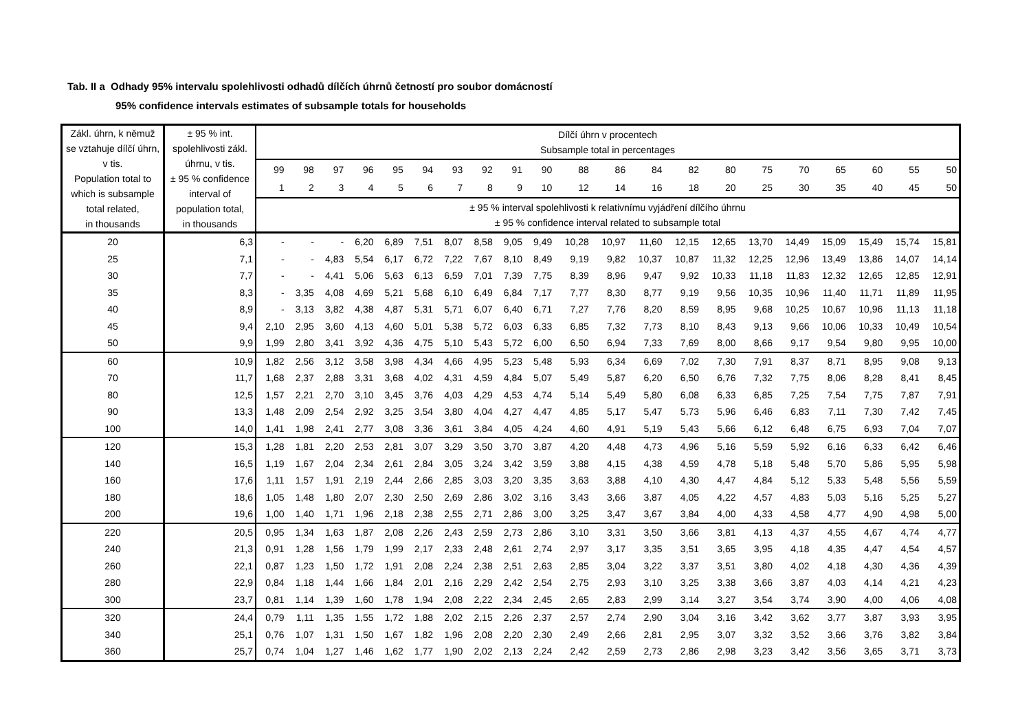Tab. II a Odhady 95% intervalu spolehlivosti odhadů dílčích úhrnů četností pro soubor domácností
95% confidence intervals estimates of subsample totals for households
| Zákl. úhrn, k němuž se vztahuje dílčí úhrn, v tis. Population total to which is subsample total related, in thousands | ± 95 % int. spolehlivosti zákl. úhrnu, v tis. ± 95 % confidence interval of population total, in thousands | Dílčí úhrn v procentech Subsample total in percentages | | | | | | | | | | | | | | | | | | | | |
| --- | --- | --- | --- | --- | --- | --- | --- | --- | --- | --- | --- | --- | --- | --- | --- | --- | --- | --- | --- | --- | --- | --- |
| | | 99 | 98 | 97 | 96 | 95 | 94 | 93 | 92 | 91 | 90 | 88 | 86 | 84 | 82 | 80 | 75 | 70 | 65 | 60 | 55 | 50 |
| | | 1 | 2 | 3 | 4 | 5 | 6 | 7 | 8 | 9 | 10 | 12 | 14 | 16 | 18 | 20 | 25 | 30 | 35 | 40 | 45 | 50 |
| | | ± 95 % interval spolehlivosti k relativnímu vyjádření dílčího úhrnu ± 95 % confidence interval related to subsample total | | | | | | | | | | | | | | | | | | | | |
| 20 | 6,3 | - | - | - | 6,20 | 6,89 | 7,51 | 8,07 | 8,58 | 9,05 | 9,49 | 10,28 | 10,97 | 11,60 | 12,15 | 12,65 | 13,70 | 14,49 | 15,09 | 15,49 | 15,74 | 15,81 |
| 25 | 7,1 | - | - | 4,83 | 5,54 | 6,17 | 6,72 | 7,22 | 7,67 | 8,10 | 8,49 | 9,19 | 9,82 | 10,37 | 10,87 | 11,32 | 12,25 | 12,96 | 13,49 | 13,86 | 14,07 | 14,14 |
| 30 | 7,7 | - | - | 4,41 | 5,06 | 5,63 | 6,13 | 6,59 | 7,01 | 7,39 | 7,75 | 8,39 | 8,96 | 9,47 | 9,92 | 10,33 | 11,18 | 11,83 | 12,32 | 12,65 | 12,85 | 12,91 |
| 35 | 8,3 | - | 3,35 | 4,08 | 4,69 | 5,21 | 5,68 | 6,10 | 6,49 | 6,84 | 7,17 | 7,77 | 8,30 | 8,77 | 9,19 | 9,56 | 10,35 | 10,96 | 11,40 | 11,71 | 11,89 | 11,95 |
| 40 | 8,9 | - | 3,13 | 3,82 | 4,38 | 4,87 | 5,31 | 5,71 | 6,07 | 6,40 | 6,71 | 7,27 | 7,76 | 8,20 | 8,59 | 8,95 | 9,68 | 10,25 | 10,67 | 10,96 | 11,13 | 11,18 |
| 45 | 9,4 | 2,10 | 2,95 | 3,60 | 4,13 | 4,60 | 5,01 | 5,38 | 5,72 | 6,03 | 6,33 | 6,85 | 7,32 | 7,73 | 8,10 | 8,43 | 9,13 | 9,66 | 10,06 | 10,33 | 10,49 | 10,54 |
| 50 | 9,9 | 1,99 | 2,80 | 3,41 | 3,92 | 4,36 | 4,75 | 5,10 | 5,43 | 5,72 | 6,00 | 6,50 | 6,94 | 7,33 | 7,69 | 8,00 | 8,66 | 9,17 | 9,54 | 9,80 | 9,95 | 10,00 |
| 60 | 10,9 | 1,82 | 2,56 | 3,12 | 3,58 | 3,98 | 4,34 | 4,66 | 4,95 | 5,23 | 5,48 | 5,93 | 6,34 | 6,69 | 7,02 | 7,30 | 7,91 | 8,37 | 8,71 | 8,95 | 9,08 | 9,13 |
| 70 | 11,7 | 1,68 | 2,37 | 2,88 | 3,31 | 3,68 | 4,02 | 4,31 | 4,59 | 4,84 | 5,07 | 5,49 | 5,87 | 6,20 | 6,50 | 6,76 | 7,32 | 7,75 | 8,06 | 8,28 | 8,41 | 8,45 |
| 80 | 12,5 | 1,57 | 2,21 | 2,70 | 3,10 | 3,45 | 3,76 | 4,03 | 4,29 | 4,53 | 4,74 | 5,14 | 5,49 | 5,80 | 6,08 | 6,33 | 6,85 | 7,25 | 7,54 | 7,75 | 7,87 | 7,91 |
| 90 | 13,3 | 1,48 | 2,09 | 2,54 | 2,92 | 3,25 | 3,54 | 3,80 | 4,04 | 4,27 | 4,47 | 4,85 | 5,17 | 5,47 | 5,73 | 5,96 | 6,46 | 6,83 | 7,11 | 7,30 | 7,42 | 7,45 |
| 100 | 14,0 | 1,41 | 1,98 | 2,41 | 2,77 | 3,08 | 3,36 | 3,61 | 3,84 | 4,05 | 4,24 | 4,60 | 4,91 | 5,19 | 5,43 | 5,66 | 6,12 | 6,48 | 6,75 | 6,93 | 7,04 | 7,07 |
| 120 | 15,3 | 1,28 | 1,81 | 2,20 | 2,53 | 2,81 | 3,07 | 3,29 | 3,50 | 3,70 | 3,87 | 4,20 | 4,48 | 4,73 | 4,96 | 5,16 | 5,59 | 5,92 | 6,16 | 6,33 | 6,42 | 6,46 |
| 140 | 16,5 | 1,19 | 1,67 | 2,04 | 2,34 | 2,61 | 2,84 | 3,05 | 3,24 | 3,42 | 3,59 | 3,88 | 4,15 | 4,38 | 4,59 | 4,78 | 5,18 | 5,48 | 5,70 | 5,86 | 5,95 | 5,98 |
| 160 | 17,6 | 1,11 | 1,57 | 1,91 | 2,19 | 2,44 | 2,66 | 2,85 | 3,03 | 3,20 | 3,35 | 3,63 | 3,88 | 4,10 | 4,30 | 4,47 | 4,84 | 5,12 | 5,33 | 5,48 | 5,56 | 5,59 |
| 180 | 18,6 | 1,05 | 1,48 | 1,80 | 2,07 | 2,30 | 2,50 | 2,69 | 2,86 | 3,02 | 3,16 | 3,43 | 3,66 | 3,87 | 4,05 | 4,22 | 4,57 | 4,83 | 5,03 | 5,16 | 5,25 | 5,27 |
| 200 | 19,6 | 1,00 | 1,40 | 1,71 | 1,96 | 2,18 | 2,38 | 2,55 | 2,71 | 2,86 | 3,00 | 3,25 | 3,47 | 3,67 | 3,84 | 4,00 | 4,33 | 4,58 | 4,77 | 4,90 | 4,98 | 5,00 |
| 220 | 20,5 | 0,95 | 1,34 | 1,63 | 1,87 | 2,08 | 2,26 | 2,43 | 2,59 | 2,73 | 2,86 | 3,10 | 3,31 | 3,50 | 3,66 | 3,81 | 4,13 | 4,37 | 4,55 | 4,67 | 4,74 | 4,77 |
| 240 | 21,3 | 0,91 | 1,28 | 1,56 | 1,79 | 1,99 | 2,17 | 2,33 | 2,48 | 2,61 | 2,74 | 2,97 | 3,17 | 3,35 | 3,51 | 3,65 | 3,95 | 4,18 | 4,35 | 4,47 | 4,54 | 4,57 |
| 260 | 22,1 | 0,87 | 1,23 | 1,50 | 1,72 | 1,91 | 2,08 | 2,24 | 2,38 | 2,51 | 2,63 | 2,85 | 3,04 | 3,22 | 3,37 | 3,51 | 3,80 | 4,02 | 4,18 | 4,30 | 4,36 | 4,39 |
| 280 | 22,9 | 0,84 | 1,18 | 1,44 | 1,66 | 1,84 | 2,01 | 2,16 | 2,29 | 2,42 | 2,54 | 2,75 | 2,93 | 3,10 | 3,25 | 3,38 | 3,66 | 3,87 | 4,03 | 4,14 | 4,21 | 4,23 |
| 300 | 23,7 | 0,81 | 1,14 | 1,39 | 1,60 | 1,78 | 1,94 | 2,08 | 2,22 | 2,34 | 2,45 | 2,65 | 2,83 | 2,99 | 3,14 | 3,27 | 3,54 | 3,74 | 3,90 | 4,00 | 4,06 | 4,08 |
| 320 | 24,4 | 0,79 | 1,11 | 1,35 | 1,55 | 1,72 | 1,88 | 2,02 | 2,15 | 2,26 | 2,37 | 2,57 | 2,74 | 2,90 | 3,04 | 3,16 | 3,42 | 3,62 | 3,77 | 3,87 | 3,93 | 3,95 |
| 340 | 25,1 | 0,76 | 1,07 | 1,31 | 1,50 | 1,67 | 1,82 | 1,96 | 2,08 | 2,20 | 2,30 | 2,49 | 2,66 | 2,81 | 2,95 | 3,07 | 3,32 | 3,52 | 3,66 | 3,76 | 3,82 | 3,84 |
| 360 | 25,7 | 0,74 | 1,04 | 1,27 | 1,46 | 1,62 | 1,77 | 1,90 | 2,02 | 2,13 | 2,24 | 2,42 | 2,59 | 2,73 | 2,86 | 2,98 | 3,23 | 3,42 | 3,56 | 3,65 | 3,71 | 3,73 |